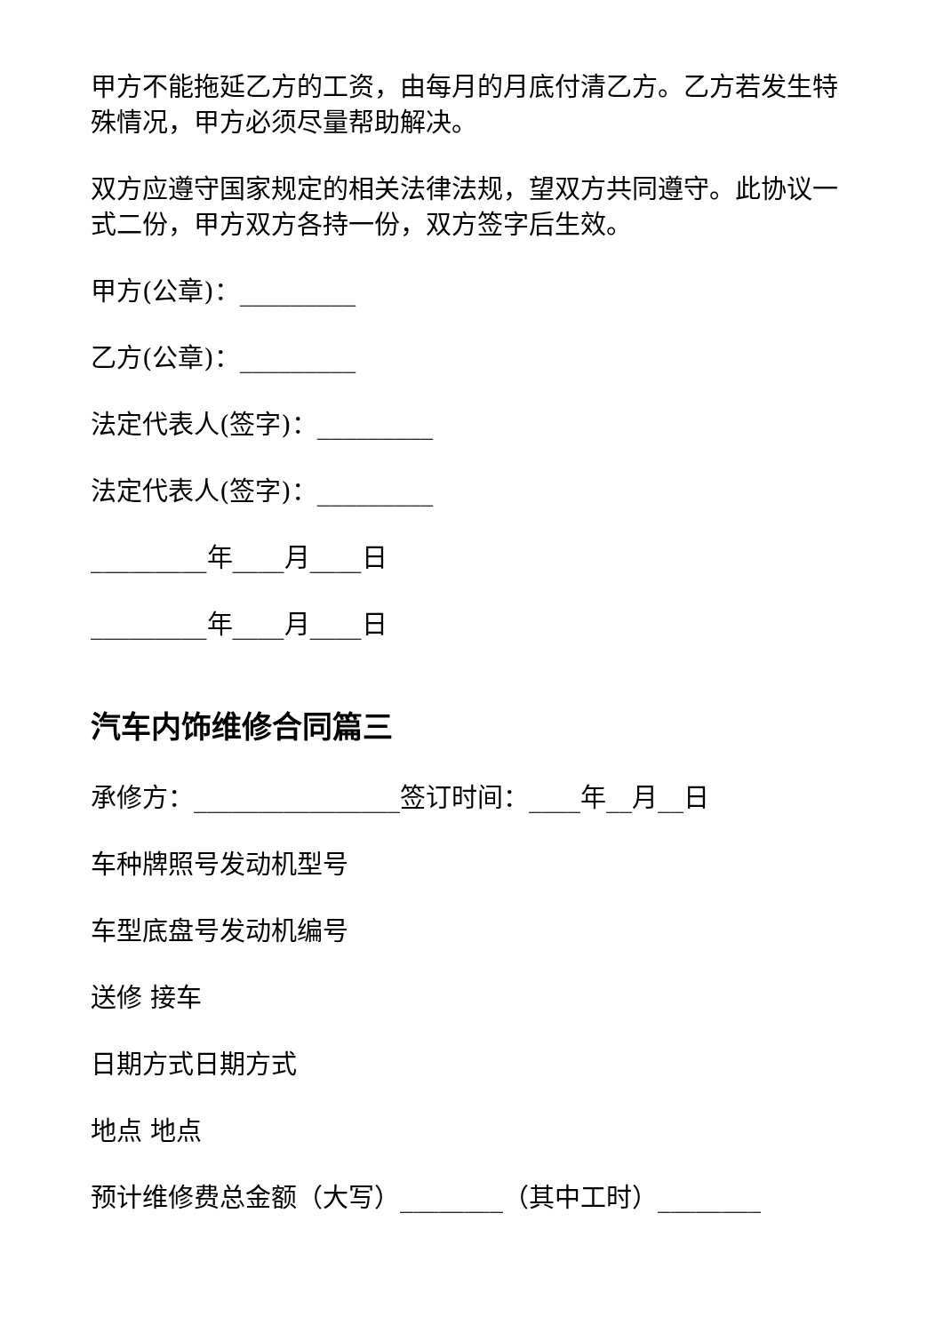甲方不能拖延乙方的工资，由每月的月底付清乙方。乙方若发生特殊情况，甲方必须尽量帮助解决。
双方应遵守国家规定的相关法律法规，望双方共同遵守。此协议一式二份，甲方双方各持一份，双方签字后生效。
甲方(公章)：_________
乙方(公章)：_________
法定代表人(签字)：_________
法定代表人(签字)：_________
_________年____月____日
_________年____月____日
汽车内饰维修合同篇三
承修方：________________签订时间：____年__月__日
车种牌照号发动机型号
车型底盘号发动机编号
送修 接车
日期方式日期方式
地点 地点
预计维修费总金额（大写）________（其中工时）________